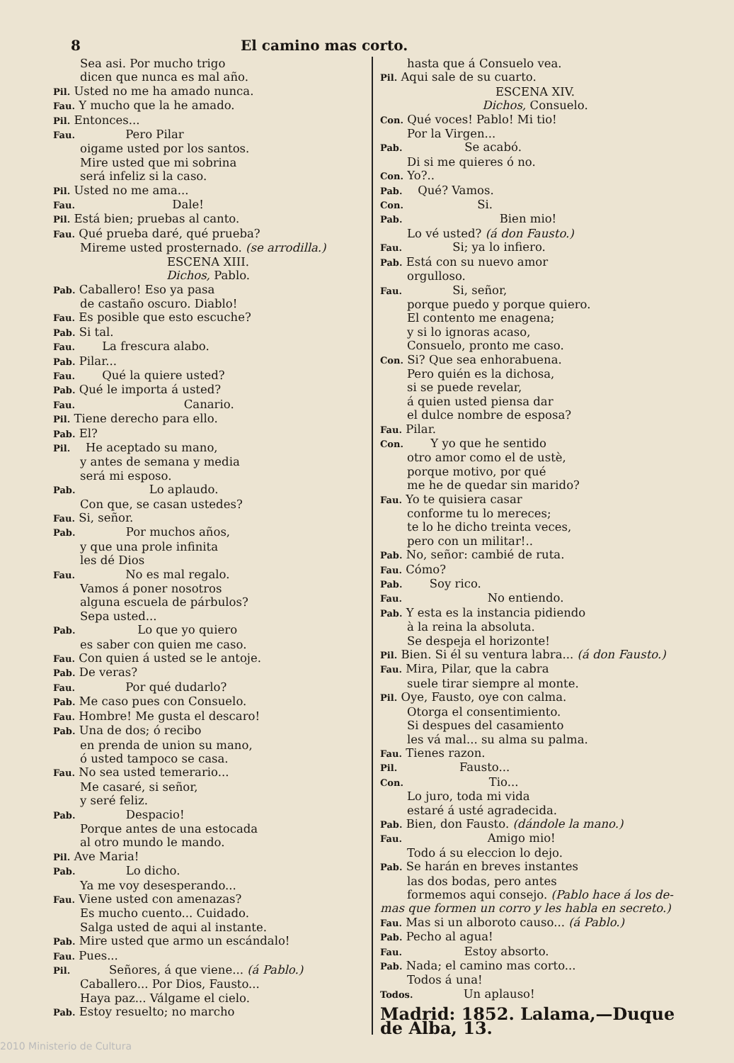8 El camino mas corto.
Sea asi. Por mucho trigo
dicen que nunca es mal año.
Pil. Usted no me ha amado nunca.
Fau. Y mucho que la he amado.
Pil. Entonces...
Fau.     Pero Pilar
oigame usted por los santos.
Mire usted que mi sobrina
será infeliz si la caso.
Pil. Usted no me ama...
Fau.         Dale!
Pil. Está bien; pruebas al canto.
Fau. Qué prueba daré, qué prueba?
Mireme usted prosternado. (se arrodilla.)
ESCENA XIII.
Dichos, Pablo.
Pab. Caballero! Eso ya pasa
de castaño oscuro. Diablo!
Fau. Es posible que esto escuche?
Pab. Si tal.
Fau.   La frescura alabo.
Pab. Pilar...
Fau.   Qué la quiere usted?
Pab. Qué le importa á usted?
Fau.          Canario.
Pil. Tiene derecho para ello.
Pab. El?
Pil.  He aceptado su mano,
y antes de semana y media
será mi esposo.
Pab.       Lo aplaudo.
Con que, se casan ustedes?
Fau. Si, señor.
Pab.     Por muchos años,
y que una prole infinita
les dé Dios
Fau.     No es mal regalo.
Vamos á poner nosotros
alguna escuela de párbulos?
Sepa usted...
Pab.      Lo que yo quiero
es saber con quien me caso.
Fau. Con quien á usted se le antoje.
Pab. De veras?
Fau.     Por qué dudarlo?
Pab. Me caso pues con Consuelo.
Fau. Hombre! Me gusta el descaro!
Pab. Una de dos; ó recibo
en prenda de union su mano,
ó usted tampoco se casa.
Fau. No sea usted temerario...
Me casaré, si señor,
y seré feliz.
Pab.     Despacio!
Porque antes de una estocada
al otro mundo le mando.
Pil. Ave Maria!
Pab.     Lo dicho.
Ya me voy desesperando...
Fau. Viene usted con amenazas?
Es mucho cuento... Cuidado.
Salga usted de aqui al instante.
Pab. Mire usted que armo un escándalo!
Fau. Pues...
Pil.    Señores, á que viene... (á Pablo.)
Caballero... Por Dios, Fausto...
Haya paz... Válgame el cielo.
Pab. Estoy resuelto; no marcho
hasta que á Consuelo vea.
Pil. Aqui sale de su cuarto.
ESCENA XIV.
Dichos, Consuelo.
Con. Qué voces! Pablo! Mi tio!
Por la Virgen...
Pab.      Se acabó.
Di si me quieres ó no.
Con. Yo?..
Pab.  Qué? Vamos.
Con.       Si.
Pab.         Bien mio!
Lo vé usted? (á don Fausto.)
Fau.     Si; ya lo infiero.
Pab. Está con su nuevo amor
orgulloso.
Fau.     Si, señor,
porque puedo y porque quiero.
El contento me enagena;
y si lo ignoras acaso,
Consuelo, pronto me caso.
Con. Si? Que sea enhorabuena.
Pero quién es la dichosa,
si se puede revelar,
á quien usted piensa dar
el dulce nombre de esposa?
Fau. Pilar.
Con.   Y yo que he sentido
otro amor como el de ustè,
porque motivo, por qué
me he de quedar sin marido?
Fau. Yo te quisiera casar
conforme tu lo mereces;
te lo he dicho treinta veces,
pero con un militar!..
Pab. No, señor: cambié de ruta.
Fau. Cómo?
Pab.   Soy rico.
Fau.        No entiendo.
Pab. Y esta es la instancia pidiendo
à la reina la absoluta.
Se despeja el horizonte!
Pil. Bien. Si él su ventura labra... (á don Fausto.)
Fau. Mira, Pilar, que la cabra
suele tirar siempre al monte.
Pil. Oye, Fausto, oye con calma.
Otorga el consentimiento.
Si despues del casamiento
les vá mal... su alma su palma.
Fau. Tienes razon.
Pil.      Fausto...
Con.        Tio...
Lo juro, toda mi vida
estaré á usté agradecida.
Pab. Bien, don Fausto. (dándole la mano.)
Fau.        Amigo mio!
Todo á su eleccion lo dejo.
Pab. Se harán en breves instantes
las dos bodas, pero antes
formemos aqui consejo. (Pablo hace á los de-
mas que formen un corro y les habla en secreto.)
Fau. Mas si un alboroto causo... (á Pablo.)
Pab. Pecho al agua!
Fau.      Estoy absorto.
Pab. Nada; el camino mas corto...
Todos á una!
Todos.     Un aplauso!
Madrid: 1852. Lalama,—Duque de Alba, 13.
2010 Ministerio de Cultura